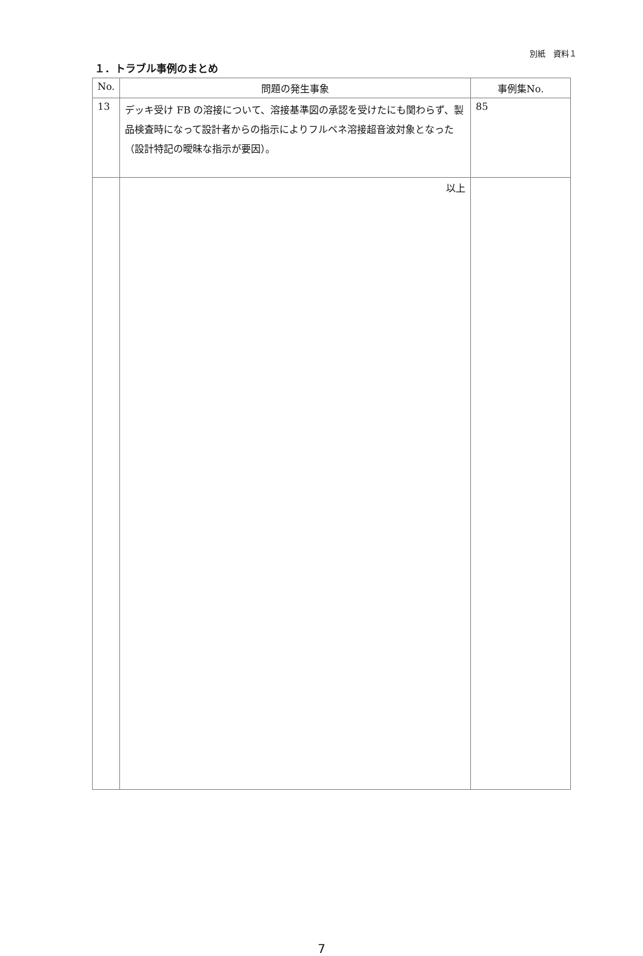別紙　資料１
１．トラブル事例のまとめ
| No. | 問題の発生事象 | 事例集No. |
| --- | --- | --- |
| 13 | デッキ受け FB の溶接について、溶接基準図の承認を受けたにも関わらず、製品検査時になって設計者からの指示によりフルペネ溶接超音波対象となった（設計特記の曖昧な指示が要因）。 | 85 |
| | 以上 | |
7